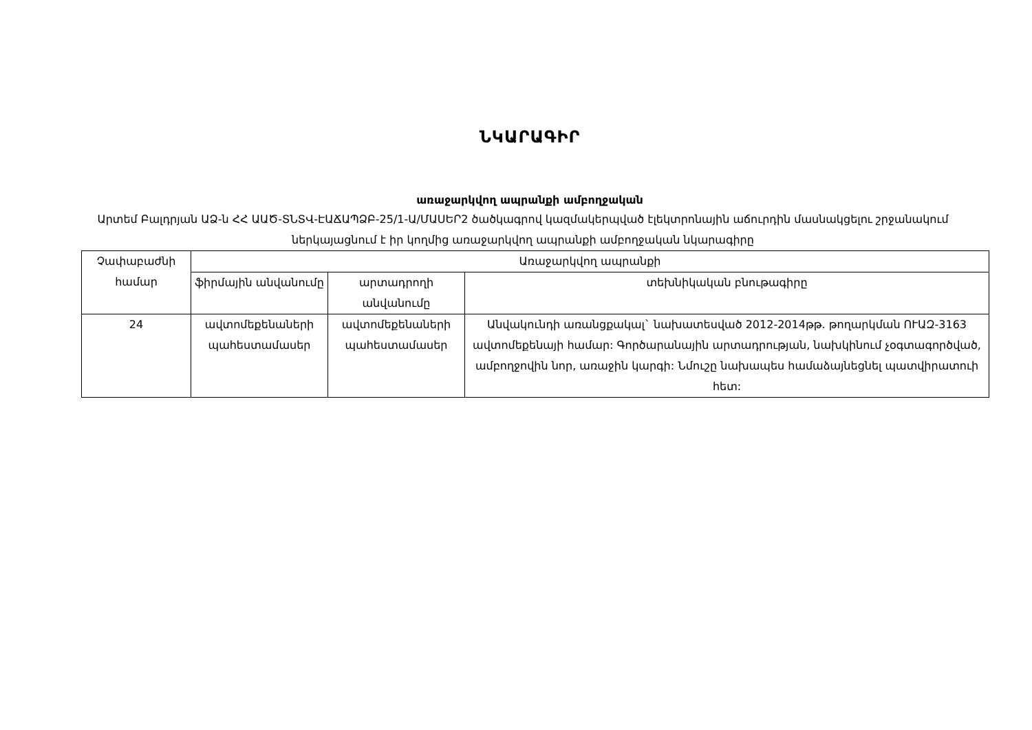ՆԿԱՐԱԳԻՐ
առաջարկվող ապրանքի ամբողջական
Արտեմ Բալդրյան ԱՁ-ն ՀՀ ԱԱԾ-ՏՆՏՎ-ԷԱՃԱՊՁԲ-25/1-Ա/ՄԱՍԵՐ2 ծածկագրով կազմակերպված էլեկտրոնային աճուրդին մասնակցելու շրջանակում ներկայացնում է իր կողմից առաջարկվող ապրանքի ամբողջական նկարագիրը
| Չափաբաժնի համար | Առաջարկվող ապրանքի | | |
| --- | --- | --- | --- |
| | ֆիրմային անվանումը | արտադրողի անվանումը | տեխնիկական բնութագիրը |
| 24 | ավտոմեքենաների պահեստամասեր | ավտոմեքենաների պահեստամասեր | Անվակունդի առանցքակալ` նախատեսված 2012-2014թթ. թողարկման ՈՒԱԶ-3163 ավտոմեքենայի համար: Գործարանային արտադրության, նախկինում չօգտագործված, ամբողջովին նոր, առաջին կարգի: Նմուշը նախապես համաձայնեցնել պատվիրատուի հետ: |